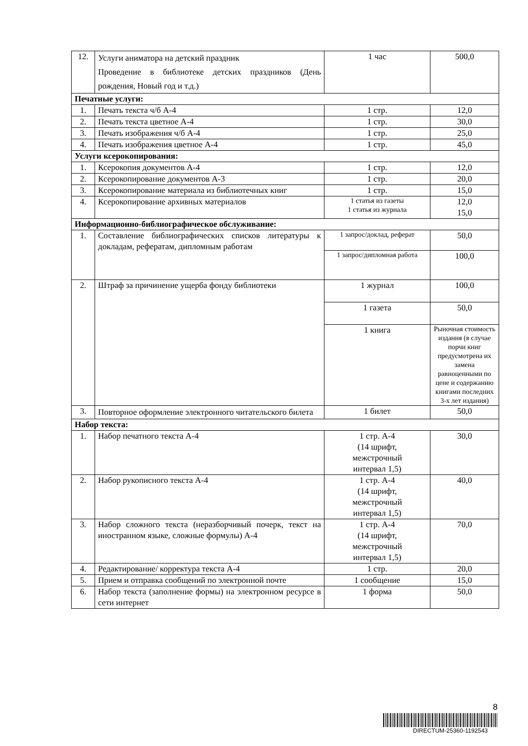| 12. | Услуги аниматора на детский праздник Проведение в библиотеке детских праздников (День рождения, Новый год и т.д.) | 1 час | 500,0 |
| Печатные услуги: | | | |
| 1. | Печать текста ч/б А-4 | 1 стр. | 12,0 |
| 2. | Печать текста цветное А-4 | 1 стр. | 30,0 |
| 3. | Печать изображения ч/б А-4 | 1 стр. | 25,0 |
| 4. | Печать изображения цветное А-4 | 1 стр. | 45,0 |
| Услуги ксерокопирования: | | | |
| 1. | Ксерокопия документов А-4 | 1 стр. | 12,0 |
| 2. | Ксерокопирование документов А-3 | 1 стр. | 20,0 |
| 3. | Ксерокопирование материала из библиотечных книг | 1 стр. | 15,0 |
| 4. | Ксерокопирование архивных материалов | 1 статья из газеты 1 статья из журнала | 12,0 15,0 |
| Информационно-библиографическое обслуживание: | | | |
| 1. | Составление библиографических списков литературы к докладам, рефератам, дипломным работам | 1 запрос/доклад, реферат | 50,0 |
| | | 1 запрос/дипломная работа | 100,0 |
| 2. | Штраф за причинение ущерба фонду библиотеки | 1 журнал | 100,0 |
| | | 1 газета | 50,0 |
| | | 1 книга | Рыночная стоимость издания (в случае порчи книг предусмотрена их замена равноценными по цене и содержанию книгами последних 3-х лет издания) |
| 3. | Повторное оформление электронного читательского билета | 1 билет | 50,0 |
| Набор текста: | | | |
| 1. | Набор печатного текста А-4 | 1 стр. А-4 (14 шрифт, межстрочный интервал 1,5) | 30,0 |
| 2. | Набор рукописного текста А-4 | 1 стр. А-4 (14 шрифт, межстрочный интервал 1,5) | 40,0 |
| 3. | Набор сложного текста (неразборчивый почерк, текст на иностранном языке, сложные формулы) А-4 | 1 стр. А-4 (14 шрифт, межстрочный интервал 1,5) | 70,0 |
| 4. | Редактирование/ корректура текста А-4 | 1 стр. | 20,0 |
| 5. | Прием и отправка сообщений по электронной почте | 1 сообщение | 15,0 |
| 6. | Набор текста (заполнение формы) на электронном ресурсе в сети интернет | 1 форма | 50,0 |
8
DIRECTUM-25360-1192543